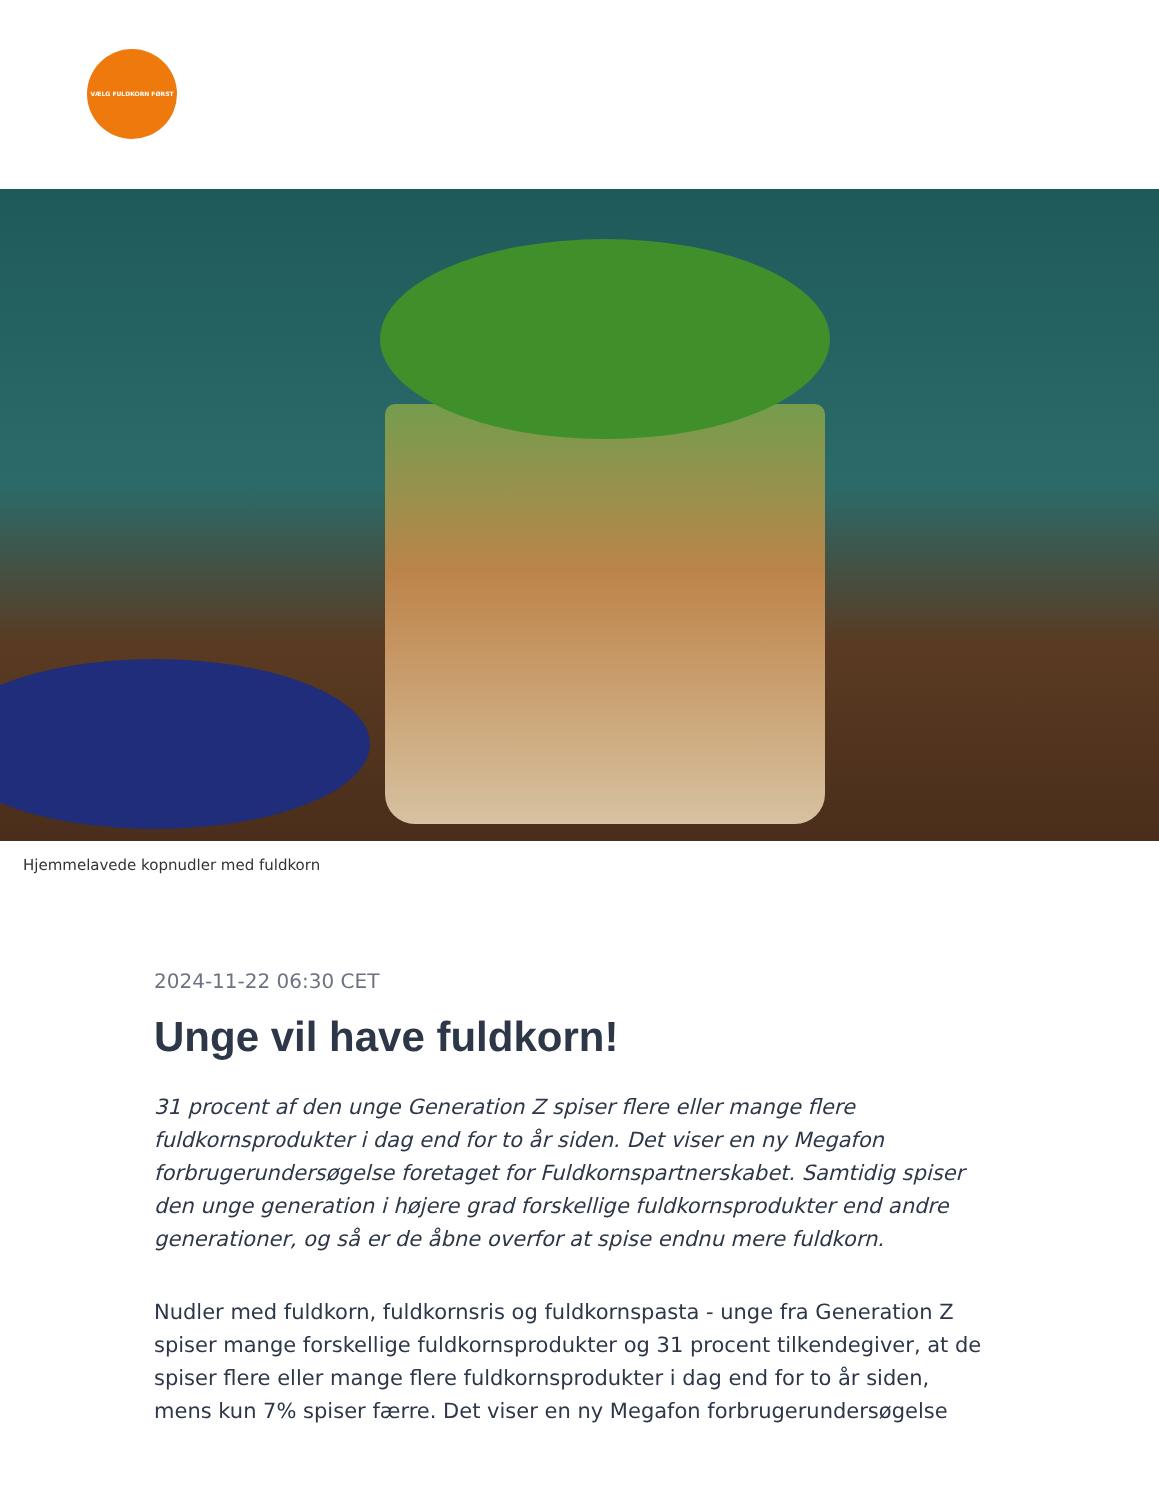VÆLG FULDKORN FØRST
Hjemmelavede kopnudler med fuldkorn
2024-11-22 06:30 CET
Unge vil have fuldkorn!
31 procent af den unge Generation Z spiser flere eller mange flere fuldkornsprodukter i dag end for to år siden. Det viser en ny Megafon forbrugerundersøgelse foretaget for Fuldkornspartnerskabet. Samtidig spiser den unge generation i højere grad forskellige fuldkornsprodukter end andre generationer, og så er de åbne overfor at spise endnu mere fuldkorn.
Nudler med fuldkorn, fuldkornsris og fuldkornspasta - unge fra Generation Z spiser mange forskellige fuldkornsprodukter og 31 procent tilkendegiver, at de spiser flere eller mange flere fuldkornsprodukter i dag end for to år siden, mens kun 7% spiser færre. Det viser en ny Megafon forbrugerundersøgelse